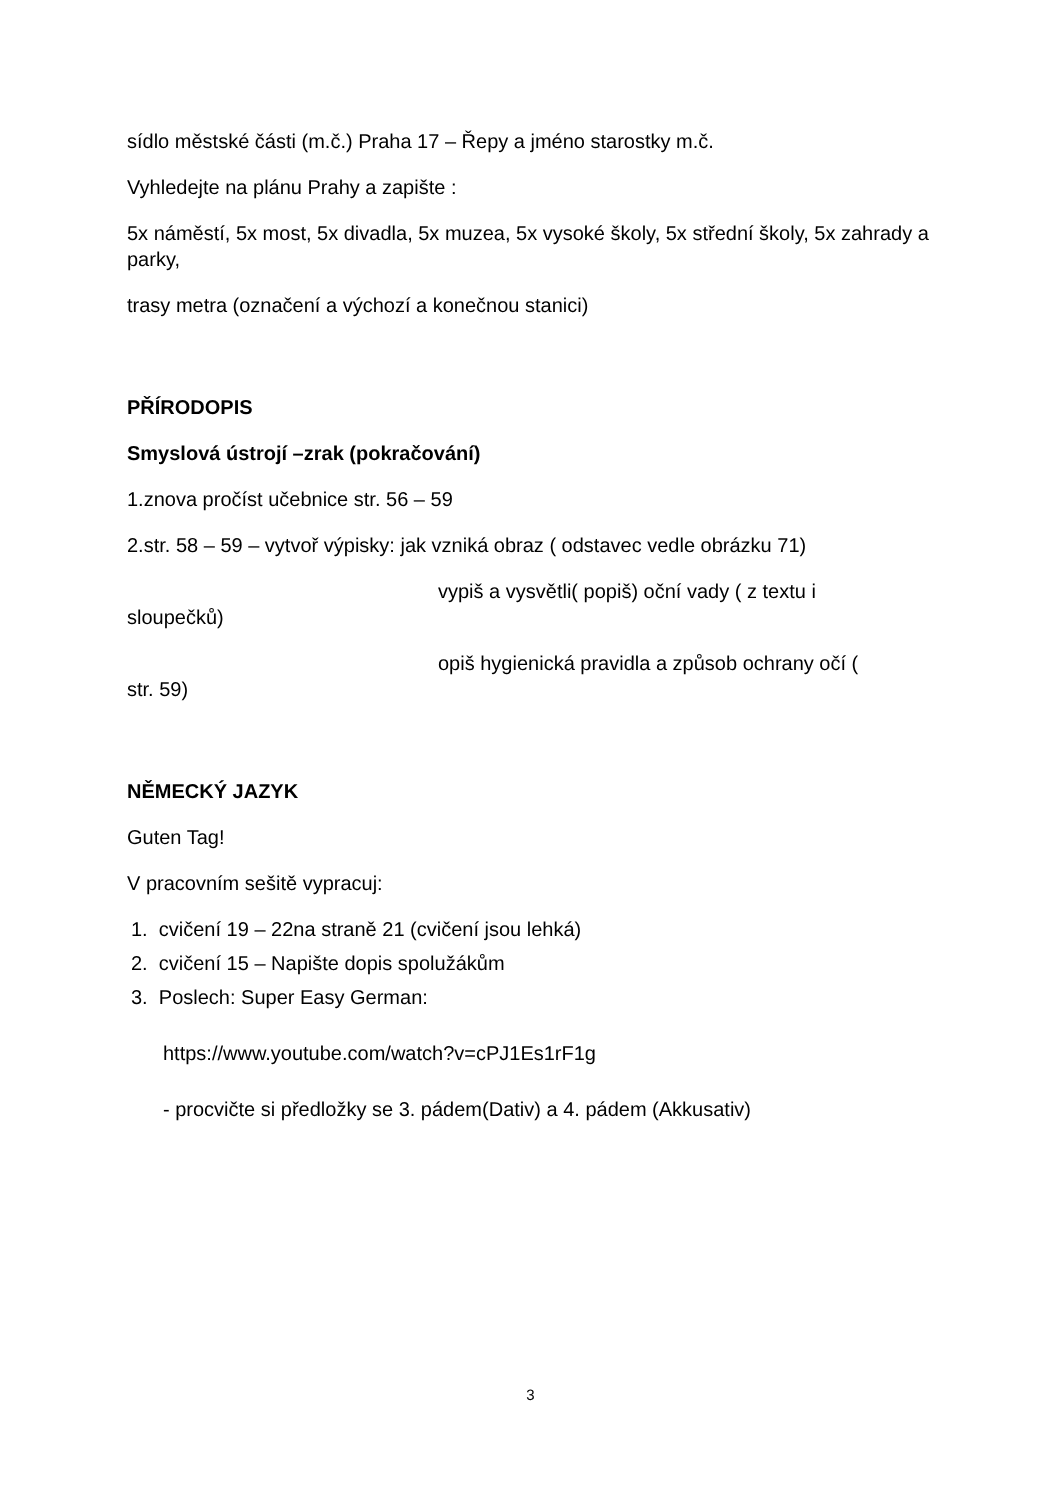sídlo městské části (m.č.) Praha 17 – Řepy a jméno starostky m.č.
Vyhledejte na plánu Prahy a zapište :
5x náměstí, 5x most, 5x divadla, 5x muzea, 5x vysoké školy, 5x střední školy, 5x zahrady a parky,
trasy metra (označení a výchozí a konečnou stanici)
PŘÍRODOPIS
Smyslová ústrojí –zrak (pokračování)
1.znova pročíst učebnice str. 56 – 59
2.str. 58 – 59 – vytvoř výpisky: jak vzniká obraz ( odstavec vedle obrázku 71)
vypiš a vysvětli( popiš) oční vady ( z textu i
sloupečků)
opiš hygienická pravidla a způsob ochrany očí (
str. 59)
NĚMECKÝ JAZYK
Guten Tag!
V pracovním sešitě vypracuj:
1. cvičení 19 – 22na straně 21 (cvičení jsou lehká)
2. cvičení 15 – Napište dopis spolužákům
3. Poslech: Super Easy German:
https://www.youtube.com/watch?v=cPJ1Es1rF1g
- procvičte si předložky se 3. pádem(Dativ) a 4. pádem (Akkusativ)
3